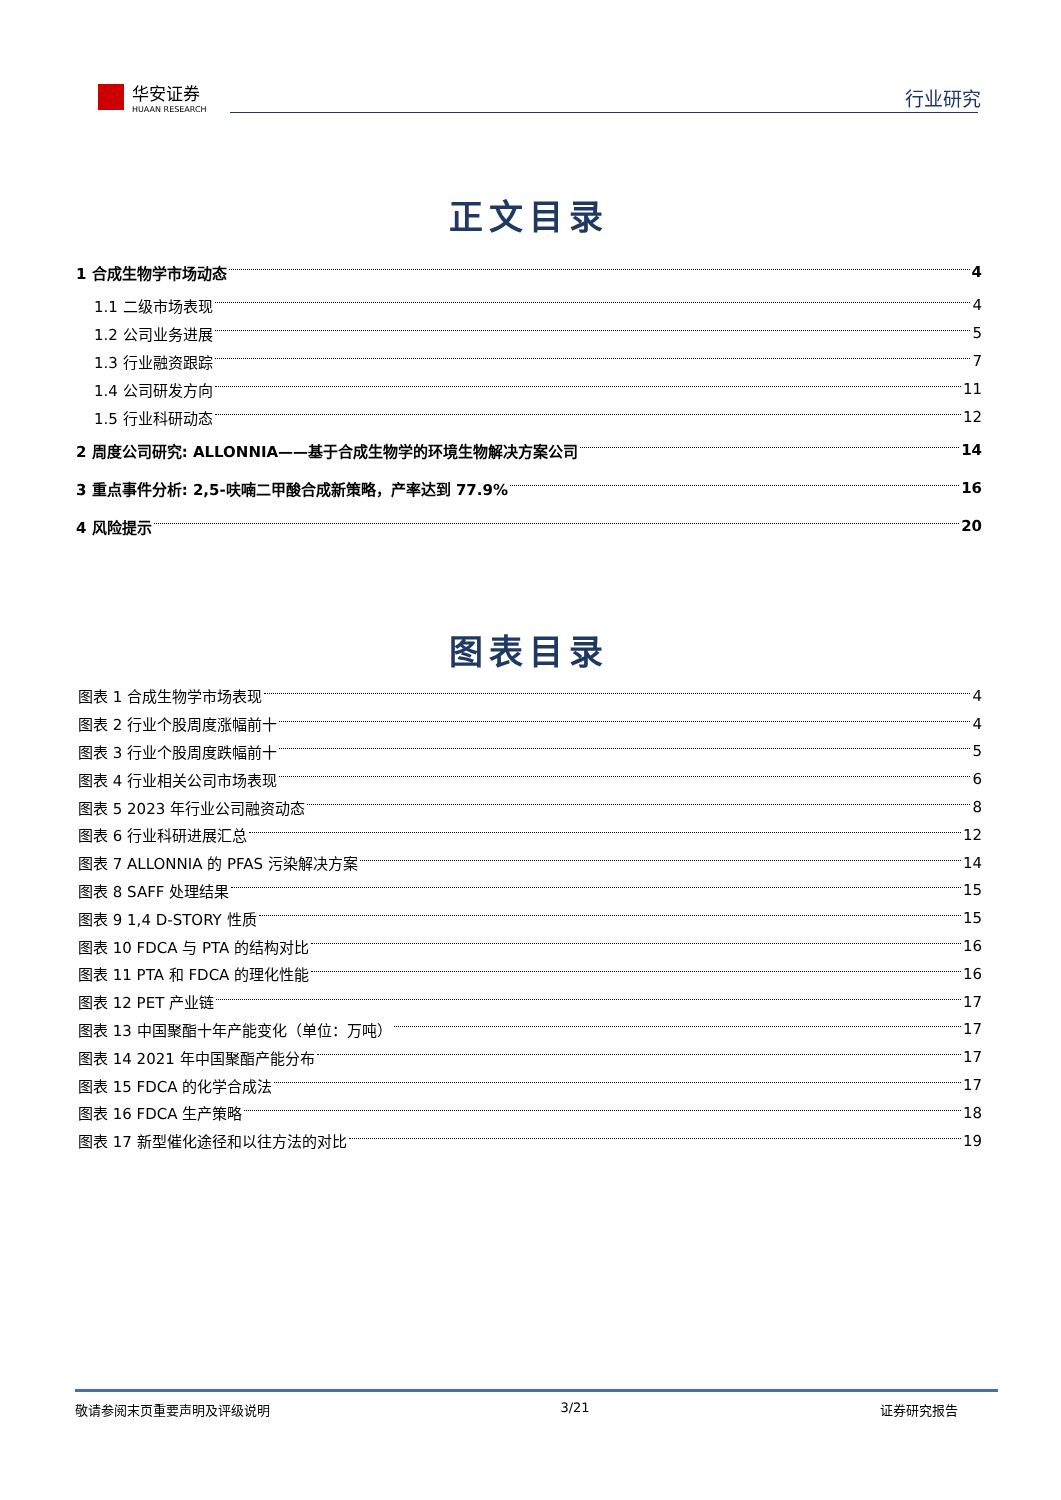华安证券
HUAAN RESEARCH
行业研究
正文目录
1 合成生物学市场动态 4
1.1 二级市场表现 4
1.2 公司业务进展 5
1.3 行业融资跟踪 7
1.4 公司研发方向 11
1.5 行业科研动态 12
2 周度公司研究: ALLONNIA——基于合成生物学的环境生物解决方案公司 14
3 重点事件分析: 2,5-呋喃二甲酸合成新策略，产率达到 77.9% 16
4 风险提示 20
图表目录
图表 1 合成生物学市场表现 4
图表 2 行业个股周度涨幅前十 4
图表 3 行业个股周度跌幅前十 5
图表 4 行业相关公司市场表现 6
图表 5 2023 年行业公司融资动态 8
图表 6 行业科研进展汇总 12
图表 7 ALLONNIA 的 PFAS 污染解决方案 14
图表 8 SAFF 处理结果 15
图表 9 1,4 D-STORY 性质 15
图表 10 FDCA 与 PTA 的结构对比 16
图表 11 PTA 和 FDCA 的理化性能 16
图表 12 PET 产业链 17
图表 13 中国聚酯十年产能变化（单位：万吨） 17
图表 14 2021 年中国聚酯产能分布 17
图表 15 FDCA 的化学合成法 17
图表 16 FDCA 生产策略 18
图表 17 新型催化途径和以往方法的对比 19
敬请参阅末页重要声明及评级说明 3/21 证券研究报告